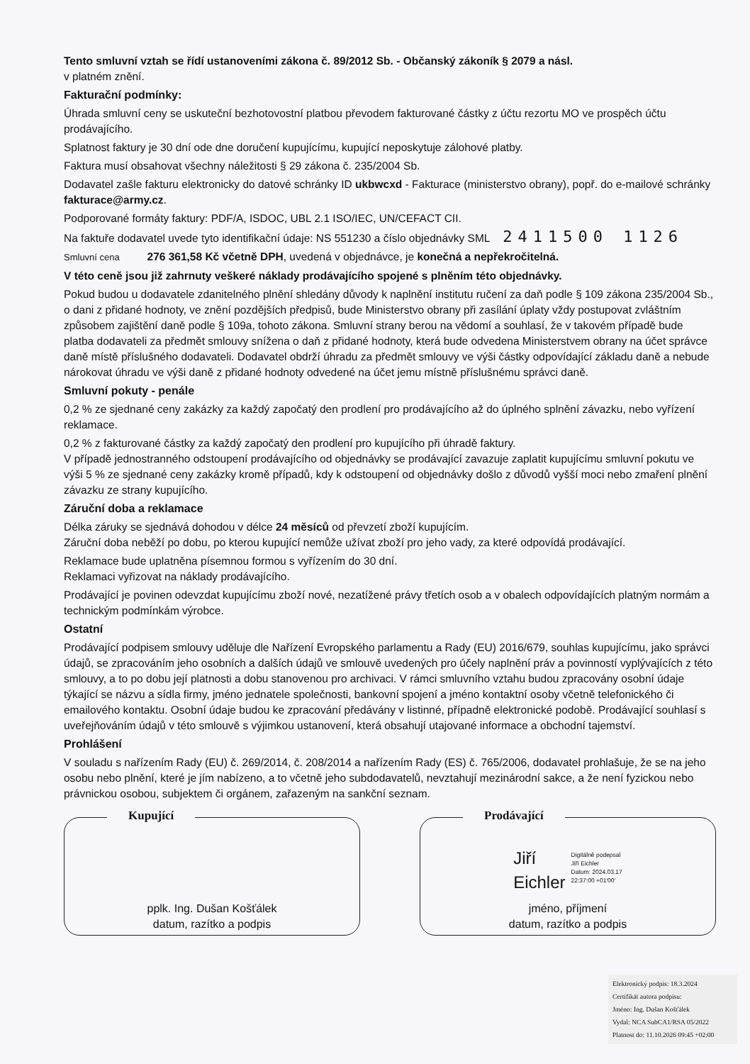Tento smluvní vztah se řídí ustanoveními zákona č. 89/2012 Sb. - Občanský zákoník § 2079 a násl.
v platném znění.
Fakturační podmínky:
Úhrada smluvní ceny se uskuteční bezhotovostní platbou převodem fakturované částky z účtu rezortu MO ve prospěch účtu prodávajícího.
Splatnost faktury je 30 dní ode dne doručení kupujícímu, kupující neposkytuje zálohové platby.
Faktura musí obsahovat všechny náležitosti § 29 zákona č. 235/2004 Sb.
Dodavatel zašle fakturu elektronicky do datové schránky ID ukbwcxd - Fakturace (ministerstvo obrany), popř. do e-mailové schránky fakturace@army.cz.
Podporované formáty faktury: PDF/A, ISDOC, UBL 2.1 ISO/IEC, UN/CEFACT CII.
Na faktuře dodavatel uvede tyto identifikační údaje: NS 551230 a číslo objednávky SML 2411500 1126
Smluvní cena 276 361,58 Kč včetně DPH, uvedená v objednávce, je konečná a nepřekročitelná.
V této ceně jsou již zahrnuty veškeré náklady prodávajícího spojené s plněním této objednávky.
Pokud budou u dodavatele zdanitelného plnění shledány důvody k naplnění institutu ručení za daň podle § 109 zákona 235/2004 Sb., o dani z přidané hodnoty, ve znění pozdějších předpisů, bude Ministerstvo obrany při zasílání úplaty vždy postupovat zvláštním způsobem zajištění daně podle § 109a, tohoto zákona. Smluvní strany berou na vědomí a souhlasí, že v takovém případě bude platba dodavateli za předmět smlouvy snížena o daň z přidané hodnoty, která bude odvedena Ministerstvem obrany na účet správce daně místě příslušného dodavateli. Dodavatel obdrží úhradu za předmět smlouvy ve výši částky odpovídající základu daně a nebude nárokovat úhradu ve výši daně z přidané hodnoty odvedené na účet jemu místně příslušnému správci daně.
Smluvní pokuty - penále
0,2 % ze sjednané ceny zakázky za každý započatý den prodlení pro prodávajícího až do úplného splnění závazku, nebo vyřízení reklamace.
0,2 % z fakturované částky za každý započatý den prodlení pro kupujícího při úhradě faktury.
V případě jednostranného odstoupení prodávajícího od objednávky se prodávající zavazuje zaplatit kupujícímu smluvní pokutu ve výši 5 % ze sjednané ceny zakázky kromě případů, kdy k odstoupení od objednávky došlo z důvodů vyšší moci nebo zmaření plnění závazku ze strany kupujícího.
Záruční doba a reklamace
Délka záruky se sjednává dohodou v délce 24 měsíců od převzetí zboží kupujícím.
Záruční doba neběží po dobu, po kterou kupující nemůže užívat zboží pro jeho vady, za které odpovídá prodávající.
Reklamace bude uplatněna písemnou formou s vyřízením do 30 dní.
Reklamaci vyřizovat na náklady prodávajícího.
Prodávající je povinen odevzdat kupujícímu zboží nové, nezatížené právy třetích osob a v obalech odpovídajících platným normám a technickým podmínkám výrobce.
Ostatní
Prodávající podpisem smlouvy uděluje dle Nařízení Evropského parlamentu a Rady (EU) 2016/679, souhlas kupujícímu, jako správci údajů, se zpracováním jeho osobních a dalších údajů ve smlouvě uvedených pro účely naplnění práv a povinností vyplývajících z této smlouvy, a to po dobu její platnosti a dobu stanovenou pro archivaci. V rámci smluvního vztahu budou zpracovány osobní údaje týkající se názvu a sídla firmy, jméno jednatele společnosti, bankovní spojení a jméno kontaktní osoby včetně telefonického či emailového kontaktu. Osobní údaje budou ke zpracování předávány v listinné, případně elektronické podobě. Prodávající souhlasí s uveřejňováním údajů v této smlouvě s výjimkou ustanovení, která obsahují utajované informace a obchodní tajemství.
Prohlášení
V souladu s nařízením Rady (EU) č. 269/2014, č. 208/2014 a nařízením Rady (ES) č. 765/2006, dodavatel prohlašuje, že se na jeho osobu nebo plnění, které je jím nabízeno, a to včetně jeho subdodavatelů, nevztahují mezinárodní sakce, a že není fyzickou nebo právnickou osobou, subjektem či orgánem, zařazeným na sankční seznam.
Kupující
pplk. Ing. Dušan Košťálek
datum, razítko a podpis
Prodávající
Jiří
Eichler
Digitálně podepsal
Jiří Eichler
Datum: 2024.03.17
22:37:00 +01'00'
jméno, příjmení
datum, razítko a podpis
Elektronický podpis: 18.3.2024
Certifikát autora podpisu:
Jméno: Ing. Dušan Košťálek
Vydal: NCA SubCA1/RSA 05/2022
Platnost do: 11.10.2026 09:45 +02:00